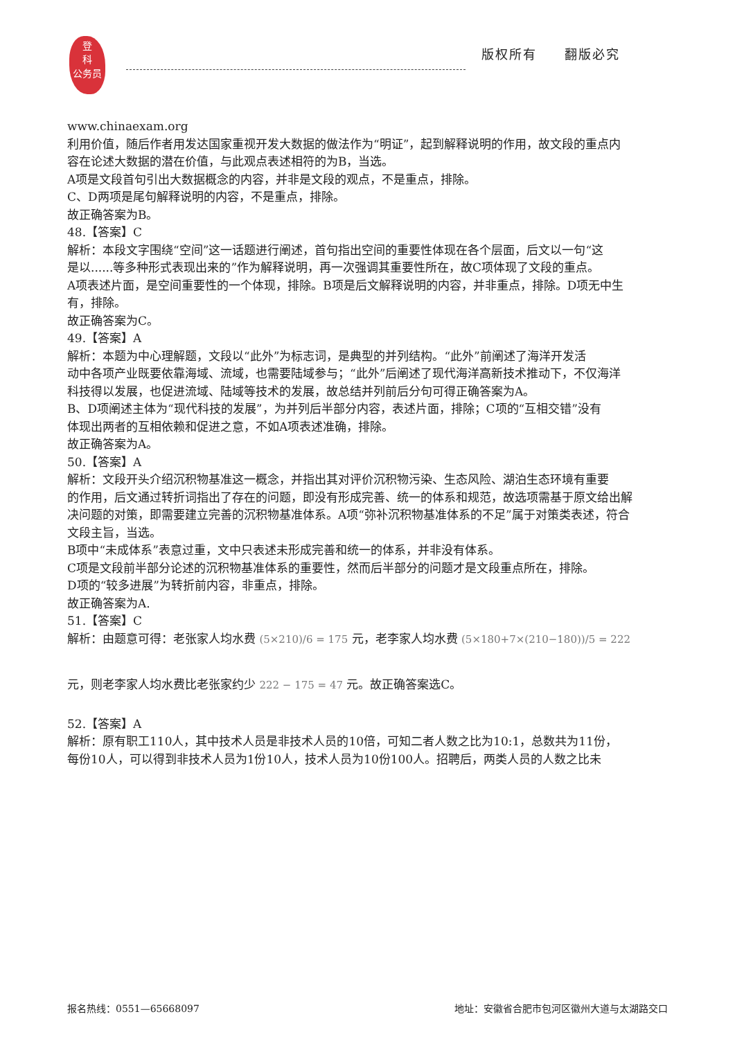登
科
公务员
版权所有　　翻版必究
www.chinaexam.org
利用价值，随后作者用发达国家重视开发大数据的做法作为“明证”，起到解释说明的作用，故文段的重点内
容在论述大数据的潜在价值，与此观点表述相符的为B，当选。
A项是文段首句引出大数据概念的内容，并非是文段的观点，不是重点，排除。
C、D两项是尾句解释说明的内容，不是重点，排除。
故正确答案为B。
48.【答案】C
解析：本段文字围绕“空间”这一话题进行阐述，首句指出空间的重要性体现在各个层面，后文以一句“这
是以......等多种形式表现出来的”作为解释说明，再一次强调其重要性所在，故C项体现了文段的重点。
A项表述片面，是空间重要性的一个体现，排除。B项是后文解释说明的内容，并非重点，排除。D项无中生
有，排除。
故正确答案为C。
49.【答案】A
解析：本题为中心理解题，文段以“此外”为标志词，是典型的并列结构。“此外”前阐述了海洋开发活
动中各项产业既要依靠海域、流域，也需要陆域参与；“此外”后阐述了现代海洋高新技术推动下，不仅海洋
科技得以发展，也促进流域、陆域等技术的发展，故总结并列前后分句可得正确答案为A。
B、D项阐述主体为“现代科技的发展”，为并列后半部分内容，表述片面，排除；C项的“互相交错”没有
体现出两者的互相依赖和促进之意，不如A项表述准确，排除。
故正确答案为A。
50.【答案】A
解析：文段开头介绍沉积物基准这一概念，并指出其对评价沉积物污染、生态风险、湖泊生态环境有重要
的作用，后文通过转折词指出了存在的问题，即没有形成完善、统一的体系和规范，故选项需基于原文给出解
决问题的对策，即需要建立完善的沉积物基准体系。A项“弥补沉积物基准体系的不足”属于对策类表述，符合
文段主旨，当选。
B项中“未成体系”表意过重，文中只表述未形成完善和统一的体系，并非没有体系。
C项是文段前半部分论述的沉积物基准体系的重要性，然而后半部分的问题才是文段重点所在，排除。
D项的“较多进展”为转折前内容，非重点，排除。
故正确答案为A.
51.【答案】C
解析：由题意可得：老张家人均水费 (5×210)/6 = 175 元，老李家人均水费 (5×180+7×(210−180))/5 = 222
元，则老李家人均水费比老张家约少 222 − 175 = 47 元。故正确答案选C。
52.【答案】A
解析：原有职工110人，其中技术人员是非技术人员的10倍，可知二者人数之比为10:1，总数共为11份，
每份10人，可以得到非技术人员为1份10人，技术人员为10份100人。招聘后，两类人员的人数之比未
报名热线：0551—65668097 地址：安徽省合肥市包河区徽州大道与太湖路交口